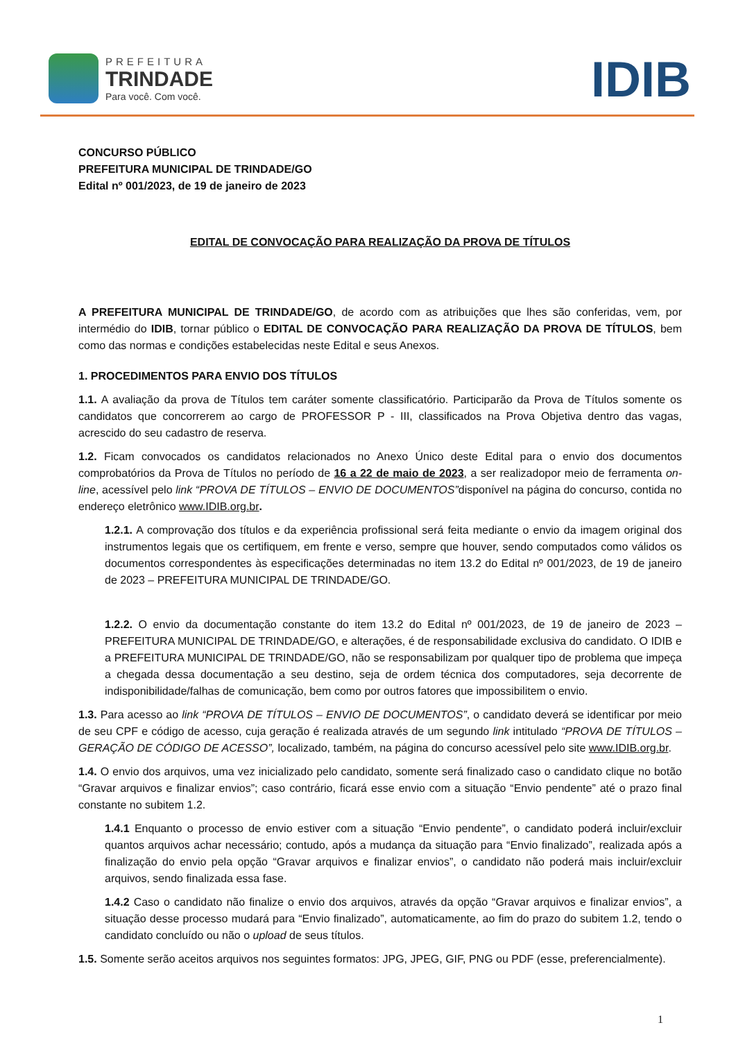PREFEITURA
TRINDADE
Para você. Com você.
IDIB
CONCURSO PÚBLICO
PREFEITURA MUNICIPAL DE TRINDADE/GO
Edital nº 001/2023, de 19 de janeiro de 2023
EDITAL DE CONVOCAÇÃO PARA REALIZAÇÃO DA PROVA DE TÍTULOS
A PREFEITURA MUNICIPAL DE TRINDADE/GO, de acordo com as atribuições que lhes são conferidas, vem, por intermédio do IDIB, tornar público o EDITAL DE CONVOCAÇÃO PARA REALIZAÇÃO DA PROVA DE TÍTULOS, bem como das normas e condições estabelecidas neste Edital e seus Anexos.
1. PROCEDIMENTOS PARA ENVIO DOS TÍTULOS
1.1. A avaliação da prova de Títulos tem caráter somente classificatório. Participarão da Prova de Títulos somente os candidatos que concorrerem ao cargo de PROFESSOR P - III, classificados na Prova Objetiva dentro das vagas, acrescido do seu cadastro de reserva.
1.2. Ficam convocados os candidatos relacionados no Anexo Único deste Edital para o envio dos documentos comprobatórios da Prova de Títulos no período de 16 a 22 de maio de 2023, a ser realizadopor meio de ferramenta on-line, acessível pelo link “PROVA DE TÍTULOS – ENVIO DE DOCUMENTOS”disponível na página do concurso, contida no endereço eletrônico www.IDIB.org.br.
1.2.1. A comprovação dos títulos e da experiência profissional será feita mediante o envio da imagem original dos instrumentos legais que os certifiquem, em frente e verso, sempre que houver, sendo computados como válidos os documentos correspondentes às especificações determinadas no item 13.2 do Edital nº 001/2023, de 19 de janeiro de 2023 – PREFEITURA MUNICIPAL DE TRINDADE/GO.
1.2.2. O envio da documentação constante do item 13.2 do Edital nº 001/2023, de 19 de janeiro de 2023 – PREFEITURA MUNICIPAL DE TRINDADE/GO, e alterações, é de responsabilidade exclusiva do candidato. O IDIB e a PREFEITURA MUNICIPAL DE TRINDADE/GO, não se responsabilizam por qualquer tipo de problema que impeça a chegada dessa documentação a seu destino, seja de ordem técnica dos computadores, seja decorrente de indisponibilidade/falhas de comunicação, bem como por outros fatores que impossibilitem o envio.
1.3. Para acesso ao link “PROVA DE TÍTULOS – ENVIO DE DOCUMENTOS”, o candidato deverá se identificar por meio de seu CPF e código de acesso, cuja geração é realizada através de um segundo link intitulado “PROVA DE TÍTULOS – GERAÇÃO DE CÓDIGO DE ACESSO”, localizado, também, na página do concurso acessível pelo site www.IDIB.org.br.
1.4. O envio dos arquivos, uma vez inicializado pelo candidato, somente será finalizado caso o candidato clique no botão “Gravar arquivos e finalizar envios”; caso contrário, ficará esse envio com a situação “Envio pendente” até o prazo final constante no subitem 1.2.
1.4.1 Enquanto o processo de envio estiver com a situação “Envio pendente”, o candidato poderá incluir/excluir quantos arquivos achar necessário; contudo, após a mudança da situação para “Envio finalizado”, realizada após a finalização do envio pela opção “Gravar arquivos e finalizar envios”, o candidato não poderá mais incluir/excluir arquivos, sendo finalizada essa fase.
1.4.2 Caso o candidato não finalize o envio dos arquivos, através da opção “Gravar arquivos e finalizar envios”, a situação desse processo mudará para “Envio finalizado”, automaticamente, ao fim do prazo do subitem 1.2, tendo o candidato concluído ou não o upload de seus títulos.
1.5. Somente serão aceitos arquivos nos seguintes formatos: JPG, JPEG, GIF, PNG ou PDF (esse, preferencialmente).
1